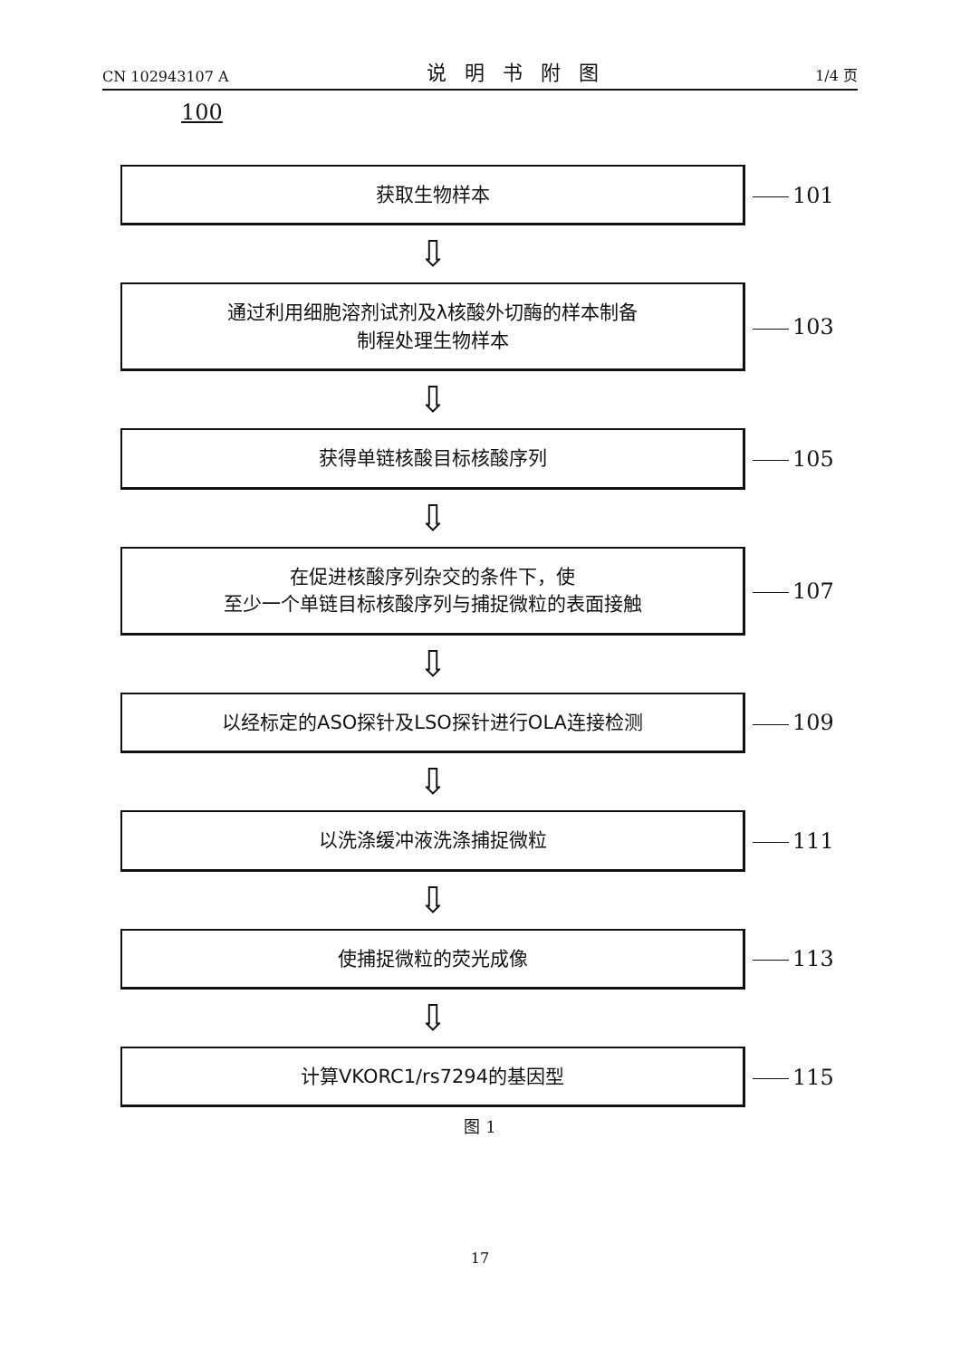CN 102943107 A 说明书附图 1/4 页
100
获取生物样本
101
⇩
通过利用细胞溶剂试剂及λ核酸外切酶的样本制备
制程处理生物样本
103
⇩
获得单链核酸目标核酸序列
105
⇩
在促进核酸序列杂交的条件下，使
至少一个单链目标核酸序列与捕捉微粒的表面接触
107
⇩
以经标定的ASO探针及LSO探针进行OLA连接检测
109
⇩
以洗涤缓冲液洗涤捕捉微粒
111
⇩
使捕捉微粒的荧光成像
113
⇩
计算VKORC1/rs7294的基因型
115
图 1
17